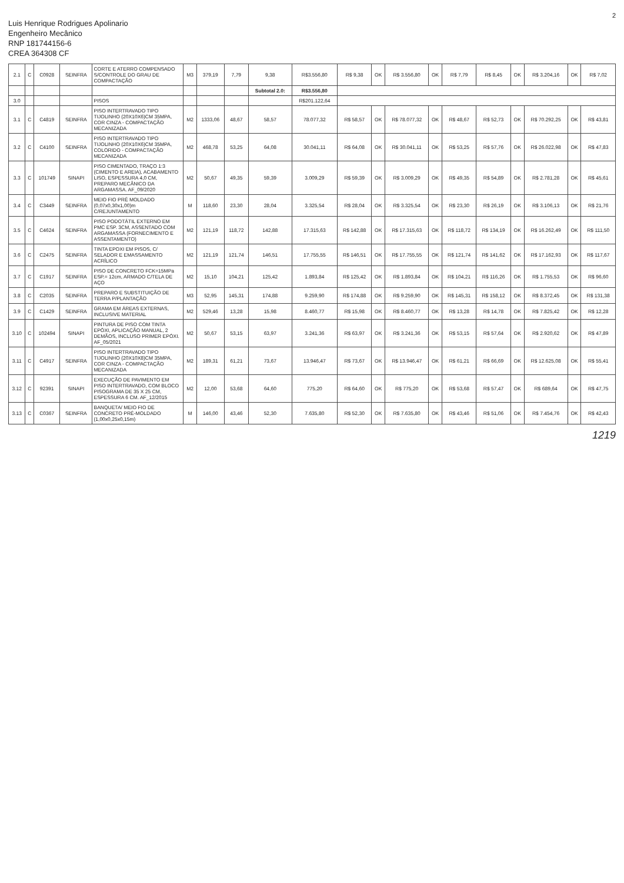2
Luis Henrique Rodrigues Apolinario
Engenheiro Mecânico
RNP 181744156-6
CREA 364308 CF
| 2.1 | C | C0928 | SEINFRA | CORTE E ATERRO COMPENSADO S/CONTROLE DO GRAU DE COMPACTAÇÃO | M3 | 379,19 | 7,79 | 9,38 | R$3.556,80 | R$ 9,38 | OK | R$ 3.556,80 | OK | R$ 7,79 | R$ 8,45 | OK | R$ 3.204,16 | OK | R$ 7,02 |
| | | | | | | | | Subtotal 2.0: | R$3.556,80 | | | | | | | | | | |
| 3.0 | | | | PISOS | | | | | R$201.122,64 | | | | | | | | | | |
| 3.1 | C | C4819 | SEINFRA | PISO INTERTRAVADO TIPO TIJOLINHO (20X10X6)CM 35MPA, COR CINZA - COMPACTAÇÃO MECANIZADA | M2 | 1333,06 | 48,67 | 58,57 | 78.077,32 | R$ 58,57 | OK | R$ 78.077,32 | OK | R$ 48,67 | R$ 52,73 | OK | R$ 70.292,25 | OK | R$ 43,81 |
| 3.2 | C | C4100 | SEINFRA | PISO INTERTRAVADO TIPO TIJOLINHO (20X10X6)CM 35MPA, COLORIDO - COMPACTAÇÃO MECANIZADA | M2 | 468,78 | 53,25 | 64,08 | 30.041,11 | R$ 64,08 | OK | R$ 30.041,11 | OK | R$ 53,25 | R$ 57,76 | OK | R$ 26.022,98 | OK | R$ 47,83 |
| 3.3 | C | 101749 | SINAPI | PISO CIMENTADO, TRAÇO 1:3 (CIMENTO E AREIA), ACABAMENTO LISO, ESPESSURA 4,0 CM, PREPARO MECÂNICO DA ARGAMASSA. AF_09/2020 | M2 | 50,67 | 49,35 | 59,39 | 3.009,29 | R$ 59,39 | OK | R$ 3.009,29 | OK | R$ 49,35 | R$ 54,89 | OK | R$ 2.781,28 | OK | R$ 45,61 |
| 3.4 | C | C3449 | SEINFRA | MEIO FIO PRÉ MOLDADO (0,07x0,30x1,00)m C/REJUNTAMENTO | M | 118,60 | 23,30 | 28,04 | 3.325,54 | R$ 28,04 | OK | R$ 3.325,54 | OK | R$ 23,30 | R$ 26,19 | OK | R$ 3.106,13 | OK | R$ 21,76 |
| 3.5 | C | C4624 | SEINFRA | PISO PODOTÁTIL EXTERNO EM PMC ESP. 3CM, ASSENTADO COM ARGAMASSA (FORNECIMENTO E ASSENTAMENTO) | M2 | 121,19 | 118,72 | 142,88 | 17.315,63 | R$ 142,88 | OK | R$ 17.315,63 | OK | R$ 118,72 | R$ 134,19 | OK | R$ 16.262,49 | OK | R$ 111,50 |
| 3.6 | C | C2475 | SEINFRA | TINTA EPOXI EM PISOS, C/ SELADOR E EMASSAMENTO ACRÍLICO | M2 | 121,19 | 121,74 | 146,51 | 17.755,55 | R$ 146,51 | OK | R$ 17.755,55 | OK | R$ 121,74 | R$ 141,62 | OK | R$ 17.162,93 | OK | R$ 117,67 |
| 3.7 | C | C1917 | SEINFRA | PISO DE CONCRETO FCK=15MPa ESP.= 12cm, ARMADO C/TELA DE AÇO | M2 | 15,10 | 104,21 | 125,42 | 1.893,84 | R$ 125,42 | OK | R$ 1.893,84 | OK | R$ 104,21 | R$ 116,26 | OK | R$ 1.755,53 | OK | R$ 96,60 |
| 3.8 | C | C2035 | SEINFRA | PREPARO E SUBSTITUIÇÃO DE TERRA P/PLANTAÇÃO | M3 | 52,95 | 145,31 | 174,88 | 9.259,90 | R$ 174,88 | OK | R$ 9.259,90 | OK | R$ 145,31 | R$ 158,12 | OK | R$ 8.372,45 | OK | R$ 131,38 |
| 3.9 | C | C1429 | SEINFRA | GRAMA EM ÁREAS EXTERNAS, INCLUSIVE MATERIAL | M2 | 529,46 | 13,28 | 15,98 | 8.460,77 | R$ 15,98 | OK | R$ 8.460,77 | OK | R$ 13,28 | R$ 14,78 | OK | R$ 7.825,42 | OK | R$ 12,28 |
| 3.10 | C | 102494 | SINAPI | PINTURA DE PISO COM TINTA EPÓXI, APLICAÇÃO MANUAL, 2 DEMÃOS, INCLUSO PRIMER EPÓXI. AF_05/2021 | M2 | 50,67 | 53,15 | 63,97 | 3.241,36 | R$ 63,97 | OK | R$ 3.241,36 | OK | R$ 53,15 | R$ 57,64 | OK | R$ 2.920,62 | OK | R$ 47,89 |
| 3.11 | C | C4917 | SEINFRA | PISO INTERTRAVADO TIPO TIJOLINHO (20X10X8)CM 35MPA, COR CINZA - COMPACTAÇÃO MECANIZADA | M2 | 189,31 | 61,21 | 73,67 | 13.946,47 | R$ 73,67 | OK | R$ 13.946,47 | OK | R$ 61,21 | R$ 66,69 | OK | R$ 12.625,08 | OK | R$ 55,41 |
| 3.12 | C | 92391 | SINAPI | EXECUÇÃO DE PAVIMENTO EM PISO INTERTRAVADO, COM BLOCO PISOGRAMA DE 35 X 25 CM, ESPESSURA 6 CM. AF_12/2015 | M2 | 12,00 | 53,68 | 64,60 | 775,20 | R$ 64,60 | OK | R$ 775,20 | OK | R$ 53,68 | R$ 57,47 | OK | R$ 689,64 | OK | R$ 47,75 |
| 3.13 | C | C0367 | SEINFRA | BANQUETA/ MEIO FIO DE CONCRETO PRÉ-MOLDADO (1,00x0,25x0,15m) | M | 146,00 | 43,46 | 52,30 | 7.635,80 | R$ 52,30 | OK | R$ 7.635,80 | OK | R$ 43,46 | R$ 51,06 | OK | R$ 7.454,76 | OK | R$ 42,43 |
1219